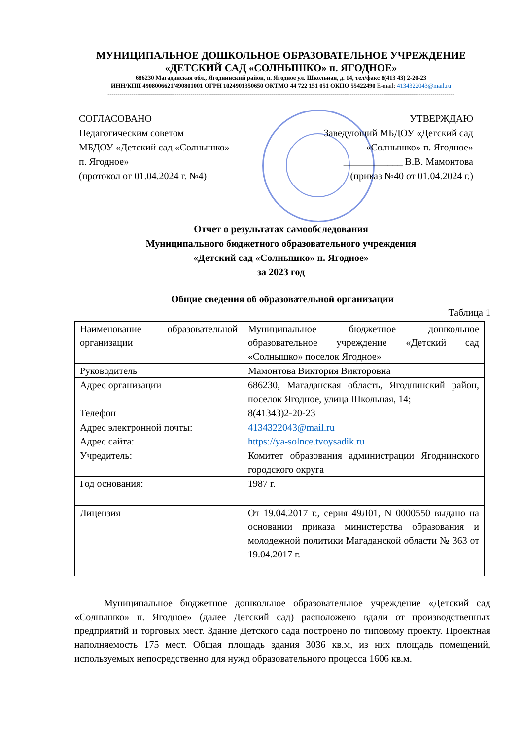МУНИЦИПАЛЬНОЕ ДОШКОЛЬНОЕ ОБРАЗОВАТЕЛЬНОЕ УЧРЕЖДЕНИЕ
«ДЕТСКИЙ САД «СОЛНЫШКО» п. ЯГОДНОЕ»
686230 Магаданская обл., Ягоднинский район, п. Ягодное ул. Школьная, д. 14, тел/факс 8(413 43) 2-20-23
ИНН/КПП 4908006621/490801001 ОГРН 1024901350650 ОКТМО 44 722 151 051 ОКПО 55422490 E-mail: 4134322043@mail.ru
--------------------------------------------------------------------------------------------------------------------------------------------------------------------------------
СОГЛАСОВАНО
Педагогическим советом
МБДОУ «Детский сад «Солнышко»
п. Ягодное»
(протокол от 01.04.2024 г. №4)
УТВЕРЖДАЮ
Заведующий МБДОУ «Детский сад
«Солнышко» п. Ягодное»
____________ В.В. Мамонтова
(приказ №40 от 01.04.2024 г.)
Отчет о результатах самообследования
Муниципального бюджетного образовательного учреждения
«Детский сад «Солнышко» п. Ягодное»
за 2023 год
Общие сведения об образовательной организации
Таблица 1
| Наименование образовательной организации | Муниципальное бюджетное дошкольное образовательное учреждение «Детский сад «Солнышко» поселок Ягодное» |
| Руководитель | Мамонтова Виктория Викторовна |
| Адрес организации | 686230, Магаданская область, Ягоднинский район, поселок Ягодное, улица Школьная, 14; |
| Телефон | 8(41343)2-20-23 |
| Адрес электронной почты: Адрес сайта: | 4134322043@mail.ru https://ya-solnce.tvoysadik.ru |
| Учредитель: | Комитет образования администрации Ягоднинского городского округа |
| Год основания: | 1987 г. |
| Лицензия | От 19.04.2017 г., серия 49Л01, N 0000550 выдано на основании приказа министерства образования и молодежной политики Магаданской области № 363 от 19.04.2017 г. |
Муниципальное бюджетное дошкольное образовательное учреждение «Детский сад «Солнышко» п. Ягодное» (далее Детский сад) расположено вдали от производственных предприятий и торговых мест. Здание Детского сада построено по типовому проекту. Проектная наполняемость 175 мест. Общая площадь здания 3036 кв.м, из них площадь помещений, используемых непосредственно для нужд образовательного процесса 1606 кв.м.